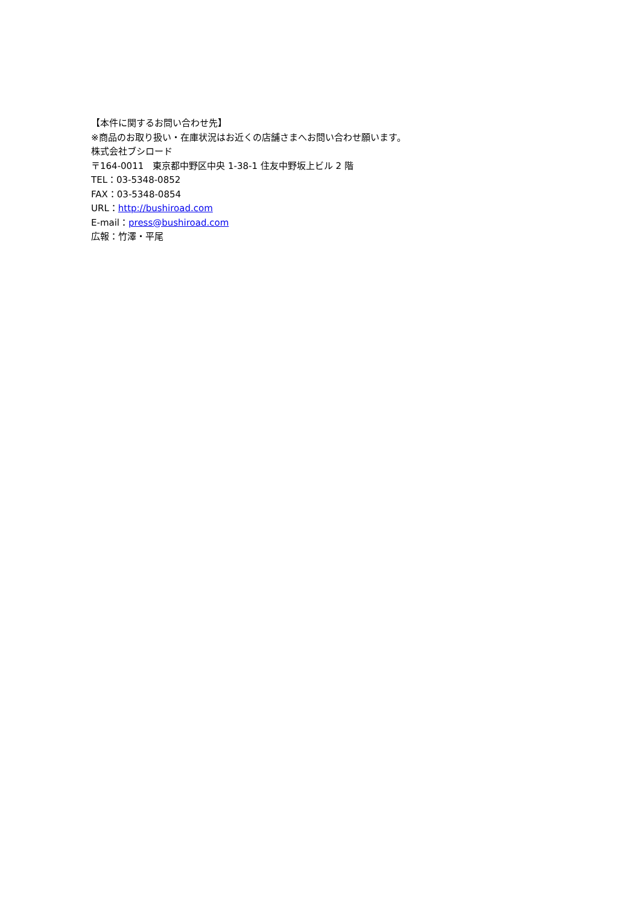【本件に関するお問い合わせ先】
※商品のお取り扱い・在庫状況はお近くの店舗さまへお問い合わせ願います。
株式会社ブシロード
〒164-0011　東京都中野区中央 1-38-1 住友中野坂上ビル 2 階
TEL：03-5348-0852
FAX：03-5348-0854
URL：http://bushiroad.com
E-mail：press@bushiroad.com
広報：竹澤・平尾